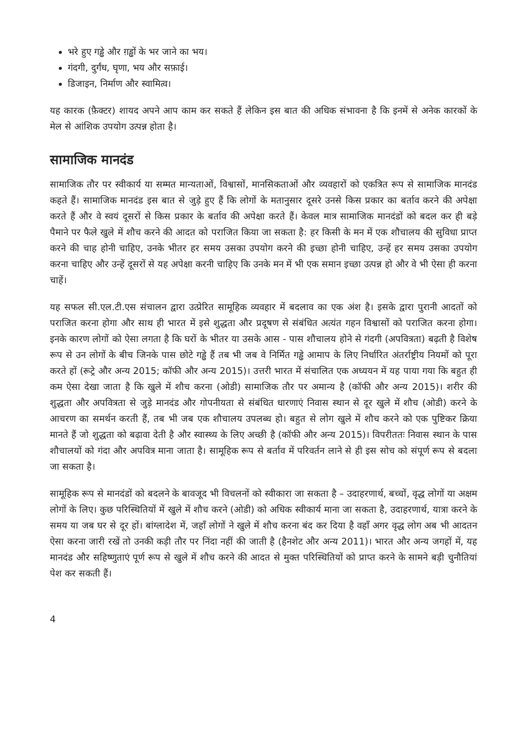भरे हुए गड्ढे और ग़ड्ढों के भर जाने का भय।
गंदगी, दुर्गंध, घृणा, भय और सफ़ाई।
डिजाइन, निर्माण और स्वामित्व।
यह कारक (फ़ैक्टर) शायद अपने आप काम कर सकते हैं लेकिन इस बात की अधिक संभावना है कि इनमें से अनेक कारकों के मेल से आंशिक उपयोग उत्पन्न होता है।
सामाजिक मानदंड
सामाजिक तौर पर स्वीकार्य या सम्मत मान्यताओं, विश्वासों, मानसिकताओं और व्यवहारों को एकत्रित रूप से सामाजिक मानदंड कहते हैं। सामाजिक मानदंड इस बात से जुड़े हुए हैं कि लोगों के मतानुसार दूसरे उनसे किस प्रकार का बर्ताव करने की अपेक्षा करते हैं और वे स्वयं दूसरों से किस प्रकार के बर्ताव की अपेक्षा करते हैं। केवल मात्र सामाजिक मानदंडों को बदल कर ही बड़े पैमाने पर फैले खुले में शौच करने की आदत को पराजित किया जा सकता है: हर किसी के मन में एक शौचालय की सुविधा प्राप्त करने की चाह होनी चाहिए, उनके भीतर हर समय उसका उपयोग करने की इच्छा होनी चाहिए, उन्हें हर समय उसका उपयोग करना चाहिए और उन्हें दूसरों से यह अपेक्षा करनी चाहिए कि उनके मन में भी एक समान इच्छा उत्पन्न हो और वे भी ऐसा ही करना चाहें।
यह सफल सी.एल.टी.एस संचालन द्वारा उत्प्रेरित सामूहिक व्यवहार में बदलाव का एक अंश है। इसके द्वारा पुरानी आदतों को पराजित करना होगा और साथ ही भारत में इसे शुद्धता और प्रदूषण से संबंधित अत्यंत गहन विश्वासों को पराजित करना होगा। इनके कारण लोगों को ऐसा लगता है कि घरों के भीतर या उसके आस - पास शौचालय होने से गंदगी (अपवित्रता) बढ़ती है विशेष रूप से उन लोगों के बीच जिनके पास छोटे गड्ढे हैं तब भी जब वे निर्मित गड्ढे आमाप के लिए निर्धारित अंतर्राष्ट्रीय नियमों को पूरा करते हों (रूट्रे और अन्य 2015; कॉफी और अन्य 2015)। उत्तरी भारत में संचालित एक अध्ययन में यह पाया गया कि बहुत ही कम ऐसा देखा जाता है कि खुले में शौच करना (ओडी) सामाजिक तौर पर अमान्य है (कॉफी और अन्य 2015)। शरीर की शुद्धता और अपवित्रता से जुड़े मानदंड और गोपनीयता से संबंधित धारणाएं निवास स्थान से दूर खुले में शौच (ओडी) करने के आचरण का समर्थन करती हैं, तब भी जब एक शौचालय उपलब्ध हो। बहुत से लोग खुले में शौच करने को एक पुष्टिकर क्रिया मानते हैं जो शुद्धता को बढ़ावा देती है और स्वास्थ्य के लिए अच्छी है (कॉफी और अन्य 2015)। विपरीततः निवास स्थान के पास शौचालयों को गंदा और अपवित्र माना जाता है। सामूहिक रूप से बर्ताव में परिवर्तन लाने से ही इस सोच को संपूर्ण रूप से बदला जा सकता है।
सामूहिक रूप से मानदंडों को बदलने के बावजूद भी विचलनों को स्वीकारा जा सकता है – उदाहरणार्थ, बच्चों, वृद्ध लोगों या अक्षम लोगों के लिए। कुछ परिस्थितियों में खुले में शौच करने (ओडी) को अधिक स्वीकार्य माना जा सकता है, उदाहरणार्थ, यात्रा करने के समय या जब घर से दूर हों। बांग्लादेश में, जहाँ लोगों ने खुले में शौच करना बंद कर दिया है वहाँ अगर वृद्ध लोग अब भी आदतन ऐसा करना जारी रखें तो उनकी कड़ी तौर पर निंदा नहीं की जाती है (हैनशेट और अन्य 2011)। भारत और अन्य जगहों में, यह मानदंड और सहिष्णुताएं पूर्ण रूप से खुले में शौच करने की आदत से मुक्त परिस्थितियों को प्राप्त करने के सामने बड़ी चुनौतियां पेश कर सकती हैं।
4